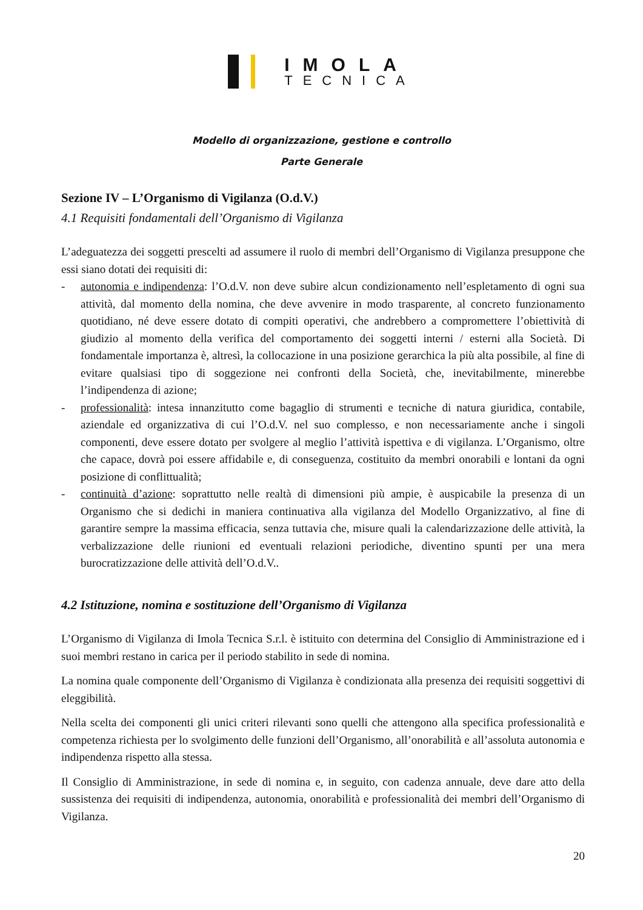IMOLA
TECNICA
Modello di organizzazione, gestione e controllo
Parte Generale
Sezione IV – L’Organismo di Vigilanza (O.d.V.)
4.1 Requisiti fondamentali dell’Organismo di Vigilanza
L’adeguatezza dei soggetti prescelti ad assumere il ruolo di membri dell’Organismo di Vigilanza presuppone che essi siano dotati dei requisiti di:
- autonomia e indipendenza: l’O.d.V. non deve subire alcun condizionamento nell’espletamento di ogni sua attività, dal momento della nomina, che deve avvenire in modo trasparente, al concreto funzionamento quotidiano, né deve essere dotato di compiti operativi, che andrebbero a compromettere l’obiettività di giudizio al momento della verifica del comportamento dei soggetti interni / esterni alla Società. Di fondamentale importanza è, altresì, la collocazione in una posizione gerarchica la più alta possibile, al fine di evitare qualsiasi tipo di soggezione nei confronti della Società, che, inevitabilmente, minerebbe l’indipendenza di azione;
- professionalità: intesa innanzitutto come bagaglio di strumenti e tecniche di natura giuridica, contabile, aziendale ed organizzativa di cui l’O.d.V. nel suo complesso, e non necessariamente anche i singoli componenti, deve essere dotato per svolgere al meglio l’attività ispettiva e di vigilanza. L’Organismo, oltre che capace, dovrà poi essere affidabile e, di conseguenza, costituito da membri onorabili e lontani da ogni posizione di conflittualità;
- continuità d’azione: soprattutto nelle realtà di dimensioni più ampie, è auspicabile la presenza di un Organismo che si dedichi in maniera continuativa alla vigilanza del Modello Organizzativo, al fine di garantire sempre la massima efficacia, senza tuttavia che, misure quali la calendarizzazione delle attività, la verbalizzazione delle riunioni ed eventuali relazioni periodiche, diventino spunti per una mera burocratizzazione delle attività dell’O.d.V..
4.2 Istituzione, nomina e sostituzione dell’Organismo di Vigilanza
L’Organismo di Vigilanza di Imola Tecnica S.r.l. è istituito con determina del Consiglio di Amministrazione ed i suoi membri restano in carica per il periodo stabilito in sede di nomina.
La nomina quale componente dell’Organismo di Vigilanza è condizionata alla presenza dei requisiti soggettivi di eleggibilità.
Nella scelta dei componenti gli unici criteri rilevanti sono quelli che attengono alla specifica professionalità e competenza richiesta per lo svolgimento delle funzioni dell’Organismo, all’onorabilità e all’assoluta autonomia e indipendenza rispetto alla stessa.
Il Consiglio di Amministrazione, in sede di nomina e, in seguito, con cadenza annuale, deve dare atto della sussistenza dei requisiti di indipendenza, autonomia, onorabilità e professionalità dei membri dell’Organismo di Vigilanza.
20